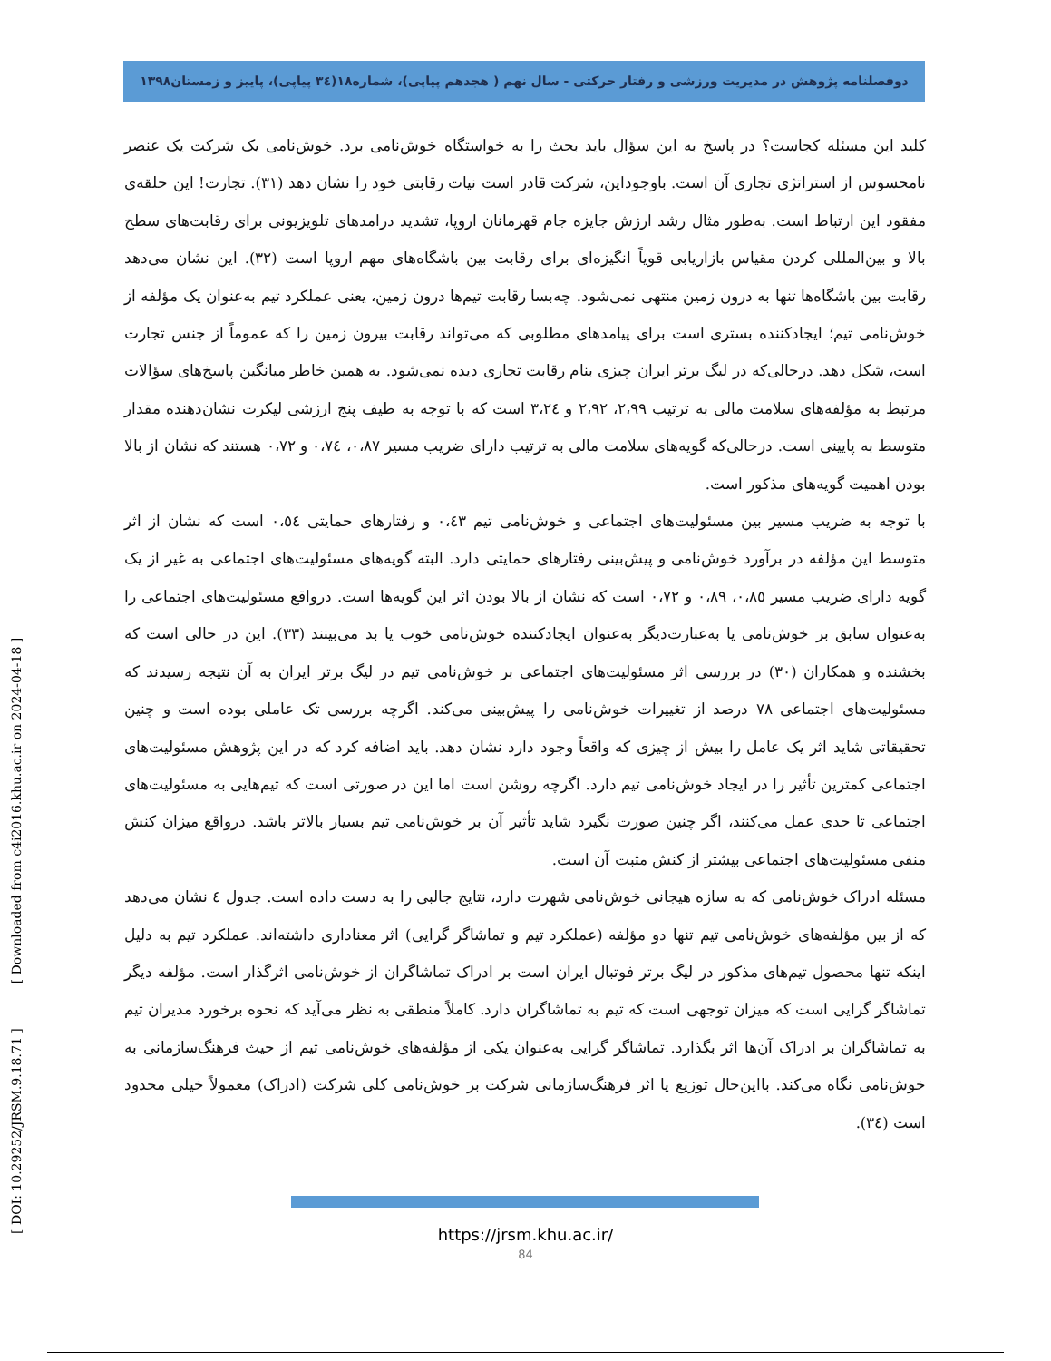دوفصلنامه پژوهش در مدیریت ورزشی و رفتار حرکتی - سال نهم ( هجدهم پیاپی)، شماره۱۸(۳٤ پیاپی)، پاییز و زمستان۱۳۹۸
کلید این مسئله کجاست؟ در پاسخ به این سؤال باید بحث را به خواستگاه خوش‌نامی برد. خوش‌نامی یک شرکت یک عنصر نامحسوس از استراتژی تجاری آن است. باوجوداین، شرکت قادر است نیات رقابتی خود را نشان دهد (۳۱). تجارت! این حلقه‌ی مفقود این ارتباط است. به‌طور مثال رشد ارزش جایزه جام قهرمانان اروپا، تشدید درامدهای تلویزیونی برای رقابت‌های سطح بالا و بین‌المللی کردن مقیاس بازاریابی قویاً انگیزه‌ای برای رقابت بین باشگاه‌های مهم اروپا است (۳۲). این نشان می‌دهد رقابت بین باشگاه‌ها تنها به درون زمین منتهی نمی‌شود. چه‌بسا رقابت تیم‌ها درون زمین، یعنی عملکرد تیم به‌عنوان یک مؤلفه از خوش‌نامی تیم؛ ایجادکننده بستری است برای پیامدهای مطلوبی که می‌تواند رقابت بیرون زمین را که عموماً از جنس تجارت است، شکل دهد. درحالی‌که در لیگ برتر ایران چیزی بنام رقابت تجاری دیده نمی‌شود. به همین خاطر میانگین پاسخ‌های سؤالات مرتبط به مؤلفه‌های سلامت مالی به ترتیب ۲،۹۹، ۲،۹۲ و ۳،۲٤ است که با توجه به طیف پنج ارزشی لیکرت نشان‌دهنده مقدار متوسط به پایینی است. درحالی‌که گویه‌های سلامت مالی به ترتیب دارای ضریب مسیر ۰،۸۷، ۰،۷٤ و ۰،۷۲ هستند که نشان از بالا بودن اهمیت گویه‌های مذکور است.
با توجه به ضریب مسیر بین مسئولیت‌های اجتماعی و خوش‌نامی تیم ۰،٤۳ و رفتارهای حمایتی ۰،٥٤ است که نشان از اثر متوسط این مؤلفه در برآورد خوش‌نامی و پیش‌بینی رفتارهای حمایتی دارد. البته گویه‌های مسئولیت‌های اجتماعی به غیر از یک گویه دارای ضریب مسیر ۰،۸٥، ۰،۸۹ و ۰،۷۲ است که نشان از بالا بودن اثر این گویه‌ها است. درواقع مسئولیت‌های اجتماعی را به‌عنوان سابق بر خوش‌نامی یا به‌عبارت‌دیگر به‌عنوان ایجادکننده خوش‌نامی خوب یا بد می‌بینند (۳۳). این در حالی است که بخشنده و همکاران (۳۰) در بررسی اثر مسئولیت‌های اجتماعی بر خوش‌نامی تیم در لیگ برتر ایران به آن نتیجه رسیدند که مسئولیت‌های اجتماعی ۷۸ درصد از تغییرات خوش‌نامی را پیش‌بینی می‌کند. اگرچه بررسی تک عاملی بوده است و چنین تحقیقاتی شاید اثر یک عامل را بیش از چیزی که واقعاً وجود دارد نشان دهد. باید اضافه کرد که در این پژوهش مسئولیت‌های اجتماعی کمترین تأثیر را در ایجاد خوش‌نامی تیم دارد. اگرچه روشن است اما این در صورتی است که تیم‌هایی به مسئولیت‌های اجتماعی تا حدی عمل می‌کنند، اگر چنین صورت نگیرد شاید تأثیر آن بر خوش‌نامی تیم بسیار بالاتر باشد. درواقع میزان کنش منفی مسئولیت‌های اجتماعی بیشتر از کنش مثبت آن است.
مسئله ادراک خوش‌نامی که به سازه هیجانی خوش‌نامی شهرت دارد، نتایج جالبی را به دست داده است. جدول ٤ نشان می‌دهد که از بین مؤلفه‌های خوش‌نامی تیم تنها دو مؤلفه (عملکرد تیم و تماشاگر گرایی) اثر معناداری داشته‌اند. عملکرد تیم به دلیل اینکه تنها محصول تیم‌های مذکور در لیگ برتر فوتبال ایران است بر ادراک تماشاگران از خوش‌نامی اثرگذار است. مؤلفه دیگر تماشاگر گرایی است که میزان توجهی است که تیم به تماشاگران دارد. کاملاً منطقی به نظر می‌آید که نحوه برخورد مدیران تیم به تماشاگران بر ادراک آن‌ها اثر بگذارد. تماشاگر گرایی به‌عنوان یکی از مؤلفه‌های خوش‌نامی تیم از حیث فرهنگ‌سازمانی به خوش‌نامی نگاه می‌کند. بااین‌حال توزیع یا اثر فرهنگ‌سازمانی شرکت بر خوش‌نامی کلی شرکت (ادراک) معمولاً خیلی محدود است (۳٤).
[ DOI: 10.29252/JRSM.9.18.71 ] [ Downloaded from c4i2016.khu.ac.ir on 2024-04-18 ]
https://jrsm.khu.ac.ir/
84